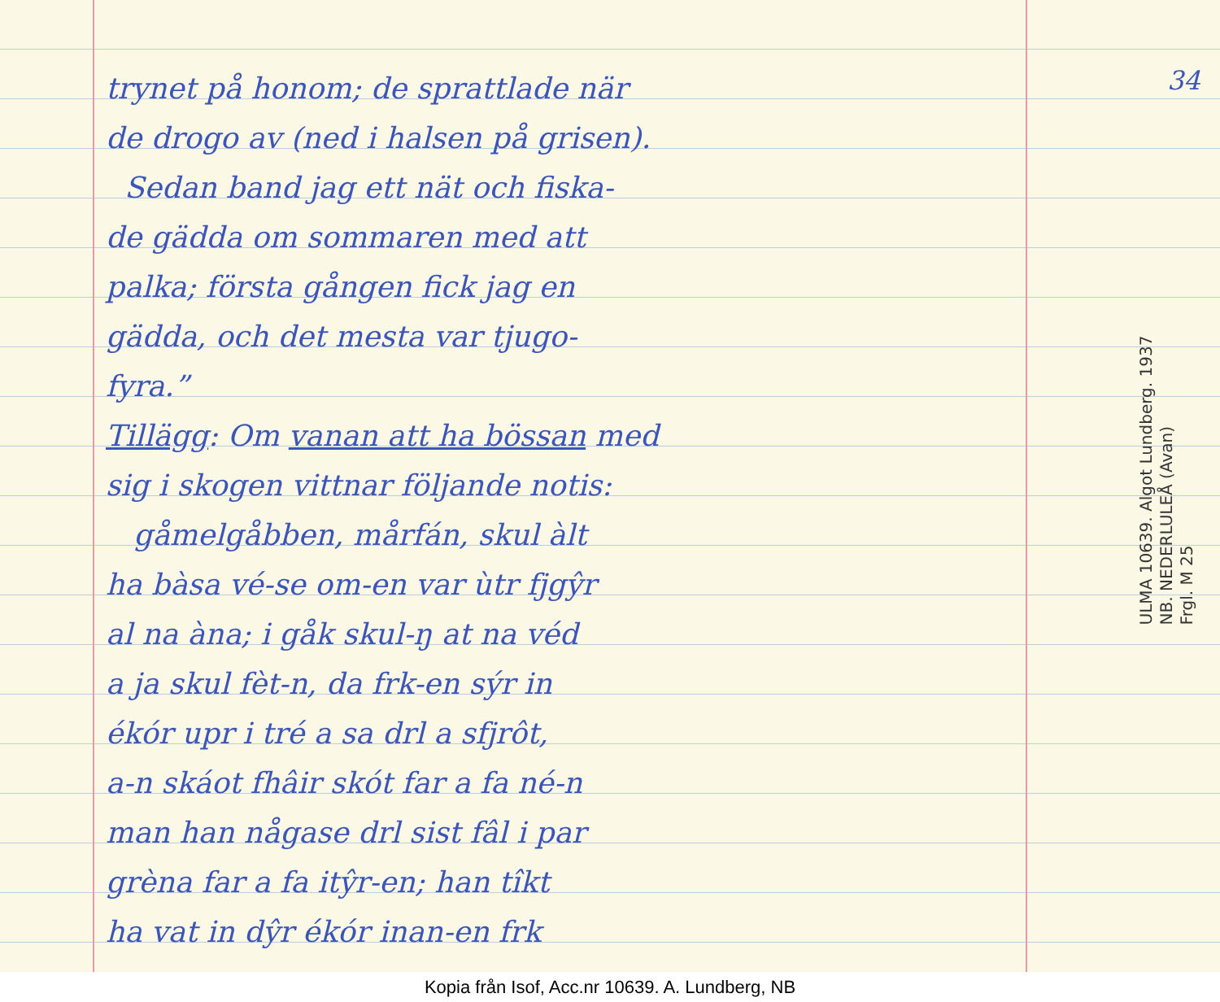34
trynet på honom; de sprattlade när
de drogo av (ned i halsen på grisen).
Sedan band jag ett nät och fiska-
de gädda om sommaren med att
palka; första gången fick jag en
gädda, och det mesta var tjugo-
fyra.”
Tillägg: Om vanan att ha bössan med
sig i skogen vittnar följande notis:
gåmelgåbben, mårfán, skul àlt
ha bàsa vé-se om-en var ùtr fjgŷr
al na àna; i gåk skul-ŋ at na véd
a ja skul fèt-n, da frk-en sýr in
ékór upr i tré a sa drl a sfjrôt,
a-n skáot fhâir skót far a fa né-n
man han någase drl sist fâl i par
grèna far a fa itŷr-en; han tîkt
ha vat in dŷr ékór inan-en frk
ULMA 10639. Algot Lundberg. 1937
NB. NEDERLULEÅ (Avan)
Frgl. M 25
Kopia från Isof, Acc.nr 10639. A. Lundberg, NB